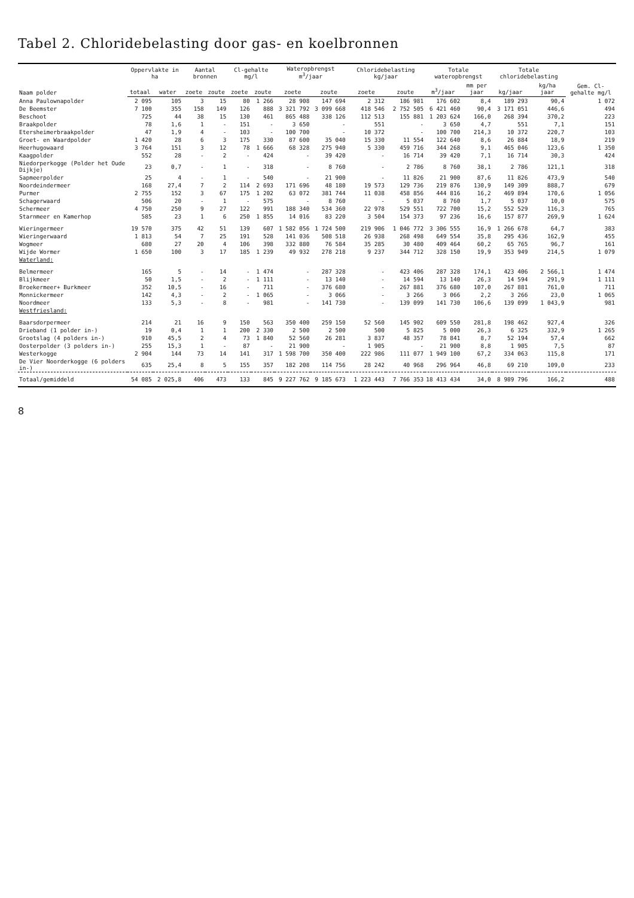Tabel 2. Chloridebelasting door gas- en koelbronnen
| Naam polder | Oppervlakte in ha | | Aantal bronnen | | Cl-gehalte mg/l | | Wateropbrengst m<sup>3</sup>/jaar | | Chloridebelasting kg/jaar | | Totale wateropbrengst | | Totale chloridebelasting | | Gem. Cl-gehalte mg/l |
| --- | --- | --- | --- | --- | --- | --- | --- | --- | --- | --- | --- | --- | --- | --- | --- |
| | totaal | water | zoete | zoute | zoete | zoute | zoete | zoute | zoete | zoute | m<sup>3</sup>/jaar | mm per jaar | kg/jaar | kg/ha jaar | |
| Anna Paulownapolder | 2 095 | 105 | 3 | 15 | 80 | 1 266 | 28 908 | 147 694 | 2 312 | 186 981 | 176 602 | 8,4 | 189 293 | 90,4 | 1 072 |
| De Beemster | 7 100 | 355 | 158 | 149 | 126 | 888 | 3 321 792 | 3 099 668 | 418 546 | 2 752 505 | 6 421 460 | 90,4 | 3 171 051 | 446,6 | 494 |
| Beschoot | 725 | 44 | 38 | 15 | 130 | 461 | 865 488 | 338 126 | 112 513 | 155 881 | 1 203 624 | 166,0 | 268 394 | 370,2 | 223 |
| Braakpolder | 78 | 1,6 | 1 | - | 151 | - | 3 650 | - | 551 | - | 3 650 | 4,7 | 551 | 7,1 | 151 |
| Etersheimerbraakpolder | 47 | 1,9 | 4 | - | 103 | - | 100 700 | - | 10 372 | - | 100 700 | 214,3 | 10 372 | 220,7 | 103 |
| Groet- en Waardpolder | 1 420 | 28 | 6 | 3 | 175 | 330 | 87 600 | 35 040 | 15 330 | 11 554 | 122 640 | 8,6 | 26 884 | 18,9 | 219 |
| Heerhugowaard | 3 764 | 151 | 3 | 12 | 78 | 1 666 | 68 328 | 275 940 | 5 330 | 459 716 | 344 268 | 9,1 | 465 046 | 123,6 | 1 350 |
| Kaagpolder | 552 | 28 | - | 2 | - | 424 | - | 39 420 | - | 16 714 | 39 420 | 7,1 | 16 714 | 30,3 | 424 |
| Niedorperkogge (Polder het Oude Dijkje) | 23 | 0,7 | - | 1 | - | 318 | - | 8 760 | - | 2 786 | 8 760 | 38,1 | 2 786 | 121,1 | 318 |
| Sapmeerpolder | 25 | 4 | - | 1 | - | 540 | - | 21 900 | - | 11 826 | 21 900 | 87,6 | 11 826 | 473,9 | 540 |
| Noordeindermeer | 168 | 27,4 | 7 | 2 | 114 | 2 693 | 171 696 | 48 180 | 19 573 | 129 736 | 219 876 | 130,9 | 149 309 | 888,7 | 679 |
| Purmer | 2 755 | 152 | 3 | 67 | 175 | 1 202 | 63 072 | 381 744 | 11 038 | 458 856 | 444 816 | 16,2 | 469 894 | 170,6 | 1 056 |
| Schagerwaard | 506 | 20 | - | 1 | - | 575 | - | 8 760 | - | 5 037 | 8 760 | 1,7 | 5 037 | 10,0 | 575 |
| Schermeer | 4 750 | 250 | 9 | 27 | 122 | 991 | 188 340 | 534 360 | 22 978 | 529 551 | 722 700 | 15,2 | 552 529 | 116,3 | 765 |
| Starnmeer en Kamerhop | 585 | 23 | 1 | 6 | 250 | 1 855 | 14 016 | 83 220 | 3 504 | 154 373 | 97 236 | 16,6 | 157 877 | 269,9 | 1 624 |
| Wieringermeer | 19 570 | 375 | 42 | 51 | 139 | 607 | 1 582 056 | 1 724 500 | 219 906 | 1 046 772 | 3 306 555 | 16,9 | 1 266 678 | 64,7 | 383 |
| Wieringerwaard | 1 813 | 54 | 7 | 25 | 191 | 528 | 141 036 | 508 518 | 26 938 | 268 498 | 649 554 | 35,8 | 295 436 | 162,9 | 455 |
| Wogmeer | 680 | 27 | 20 | 4 | 106 | 398 | 332 880 | 76 584 | 35 285 | 30 480 | 409 464 | 60,2 | 65 765 | 96,7 | 161 |
| Wijde Wormer | 1 650 | 100 | 3 | 17 | 185 | 1 239 | 49 932 | 278 218 | 9 237 | 344 712 | 328 150 | 19,9 | 353 949 | 214,5 | 1 079 |
| Waterland: | | | | | | | | | | | | | | | |
| Belmermeer | 165 | 5 | - | 14 | - | 1 474 | - | 287 328 | - | 423 406 | 287 328 | 174,1 | 423 406 | 2 566,1 | 1 474 |
| Blijkmeer | 50 | 1,5 | - | 2 | - | 1 111 | - | 13 140 | - | 14 594 | 13 140 | 26,3 | 14 594 | 291,9 | 1 111 |
| Broekermeer+ Burkmeer | 352 | 10,5 | - | 16 | - | 711 | - | 376 680 | - | 267 881 | 376 680 | 107,0 | 267 881 | 761,0 | 711 |
| Monnickermeer | 142 | 4,3 | - | 2 | - | 1 065 | - | 3 066 | - | 3 266 | 3 066 | 2,2 | 3 266 | 23,0 | 1 065 |
| Noordmeer | 133 | 5,3 | - | 8 | - | 981 | - | 141 730 | - | 139 099 | 141 730 | 106,6 | 139 099 | 1 043,9 | 981 |
| Westfriesland: | | | | | | | | | | | | | | | |
| Baarsdorpermeer | 214 | 21 | 16 | 9 | 150 | 563 | 350 400 | 259 150 | 52 560 | 145 902 | 609 550 | 281,8 | 198 462 | 927,4 | 326 |
| Drieband (1 polder in-) | 19 | 0,4 | 1 | 1 | 200 | 2 330 | 2 500 | 2 500 | 500 | 5 825 | 5 000 | 26,3 | 6 325 | 332,9 | 1 265 |
| Grootslag (4 polders in-) | 910 | 45,5 | 2 | 4 | 73 | 1 840 | 52 560 | 26 281 | 3 837 | 48 357 | 78 841 | 8,7 | 52 194 | 57,4 | 662 |
| Oosterpolder (3 polders in-) | 255 | 15,3 | 1 | - | 87 | - | 21 900 | - | 1 905 | - | 21 900 | 8,8 | 1 905 | 7,5 | 87 |
| Westerkogge | 2 904 | 144 | 73 | 14 | 141 | 317 | 1 598 700 | 350 400 | 222 986 | 111 077 | 1 949 100 | 67,2 | 334 063 | 115,8 | 171 |
| De Vier Noorderkogge (6 polders in-) | 635 | 25,4 | 8 | 5 | 155 | 357 | 182 208 | 114 756 | 28 242 | 40 968 | 296 964 | 46,8 | 69 210 | 109,0 | 233 |
| Totaal/gemiddeld | 54 085 | 2 025,8 | 406 | 473 | 133 | 845 | 9 227 762 | 9 185 673 | 1 223 443 | 7 766 353 | 18 413 434 | 34,0 | 8 989 796 | 166,2 | 488 |
8